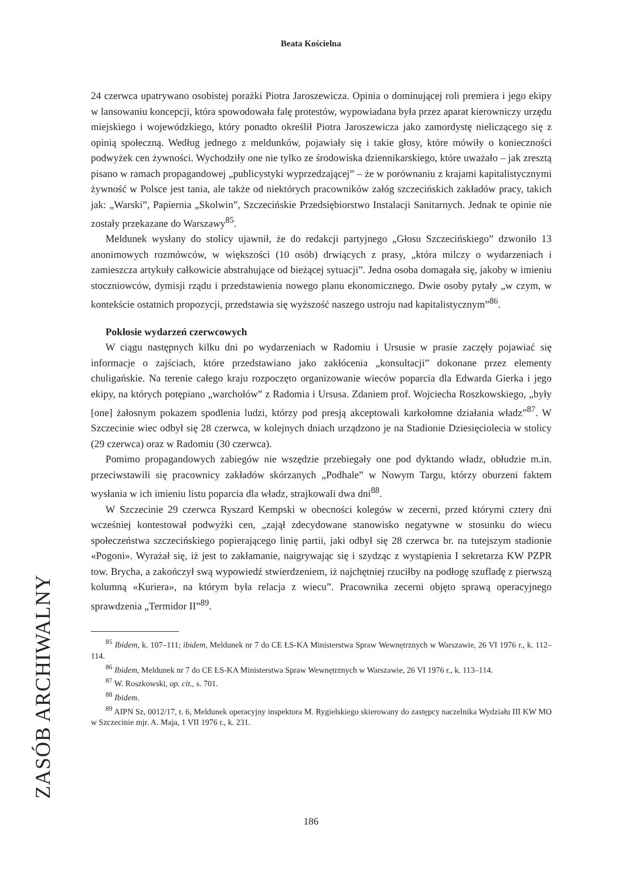Beata Kościelna
ZASÓB ARCHIWALNY
24 czerwca upatrywano osobistej porażki Piotra Jaroszewicza. Opinia o dominującej roli premiera i jego ekipy w lansowaniu koncepcji, która spowodowała falę protestów, wypowiadana była przez aparat kierowniczy urzędu miejskiego i wojewódzkiego, który ponadto określił Piotra Jaroszewicza jako zamordystę nieliczącego się z opinią społeczną. Według jednego z meldunków, pojawiały się i takie głosy, które mówiły o konieczności podwyżek cen żywności. Wychodziły one nie tylko ze środowiska dziennikarskiego, które uważało – jak zresztą pisano w ramach propagandowej „publicystyki wyprzedzającej” – że w porównaniu z krajami kapitalistycznymi żywność w Polsce jest tania, ale także od niektórych pracowników załóg szczecińskich zakładów pracy, takich jak: „Warski”, Papiernia „Skolwin”, Szczecińskie Przedsiębiorstwo Instalacji Sanitarnych. Jednak te opinie nie zostały przekazane do Warszawy<sup>85</sup>.
Meldunek wysłany do stolicy ujawnił, że do redakcji partyjnego „Głosu Szczecińskiego” dzwoniło 13 anonimowych rozmówców, w większości (10 osób) drwiących z prasy, „która milczy o wydarzeniach i zamieszcza artykuły całkowicie abstrahujące od bieżącej sytuacji”. Jedna osoba domagała się, jakoby w imieniu stoczniowców, dymisji rządu i przedstawienia nowego planu ekonomicznego. Dwie osoby pytały „w czym, w kontekście ostatnich propozycji, przedstawia się wyższość naszego ustroju nad kapitalistycznym”<sup>86</sup>.
Pokłosie wydarzeń czerwcowych
W ciągu następnych kilku dni po wydarzeniach w Radomiu i Ursusie w prasie zaczęły pojawiać się informacje o zajściach, które przedstawiano jako zakłócenia „konsultacji” dokonane przez elementy chuligańskie. Na terenie całego kraju rozpoczęto organizowanie wieców poparcia dla Edwarda Gierka i jego ekipy, na których potępiano „warchołów” z Radomia i Ursusa. Zdaniem prof. Wojciecha Roszkowskiego, „były [one] żałosnym pokazem spodlenia ludzi, którzy pod presją akceptowali karkołomne działania władz”<sup>87</sup>. W Szczecinie wiec odbył się 28 czerwca, w kolejnych dniach urządzono je na Stadionie Dziesięciolecia w stolicy (29 czerwca) oraz w Radomiu (30 czerwca).
Pomimo propagandowych zabiegów nie wszędzie przebiegały one pod dyktando władz, obłudzie m.in. przeciwstawili się pracownicy zakładów skórzanych „Podhale” w Nowym Targu, którzy oburzeni faktem wysłania w ich imieniu listu poparcia dla władz, strajkowali dwa dni<sup>88</sup>.
W Szczecinie 29 czerwca Ryszard Kempski w obecności kolegów w zecerni, przed którymi cztery dni wcześniej kontestował podwyżki cen, „zajął zdecydowane stanowisko negatywne w stosunku do wiecu społeczeństwa szczecińskiego popierającego linię partii, jaki odbył się 28 czerwca br. na tutejszym stadionie «Pogoni». Wyrażał się, iż jest to zakłamanie, naigrywając się i szydząc z wystąpienia I sekretarza KW PZPR tow. Brycha, a zakończył swą wypowiedź stwierdzeniem, iż najchętniej rzuciłby na podłogę szufladę z pierwszą kolumną «Kuriera», na którym była relacja z wiecu”. Pracownika zecerni objęto sprawą operacyjnego sprawdzenia „Termidor II”<sup>89</sup>.
<sup>85</sup> Ibidem, k. 107–111; ibidem, Meldunek nr 7 do CE ŁS-KA Ministerstwa Spraw Wewnętrznych w Warszawie, 26 VI 1976 r., k. 112–114.
<sup>86</sup> Ibidem, Meldunek nr 7 do CE ŁS-KA Ministerstwa Spraw Wewnętrznych w Warszawie, 26 VI 1976 r., k. 113–114.
<sup>87</sup> W. Roszkowski, op. cit., s. 701.
<sup>88</sup> Ibidem.
<sup>89</sup> AIPN Sz, 0012/17, t. 6, Meldunek operacyjny inspektora M. Rygielskiego skierowany do zastępcy naczelnika Wydziału III KW MO w Szczecinie mjr. A. Maja, 1 VII 1976 r., k. 231.
186